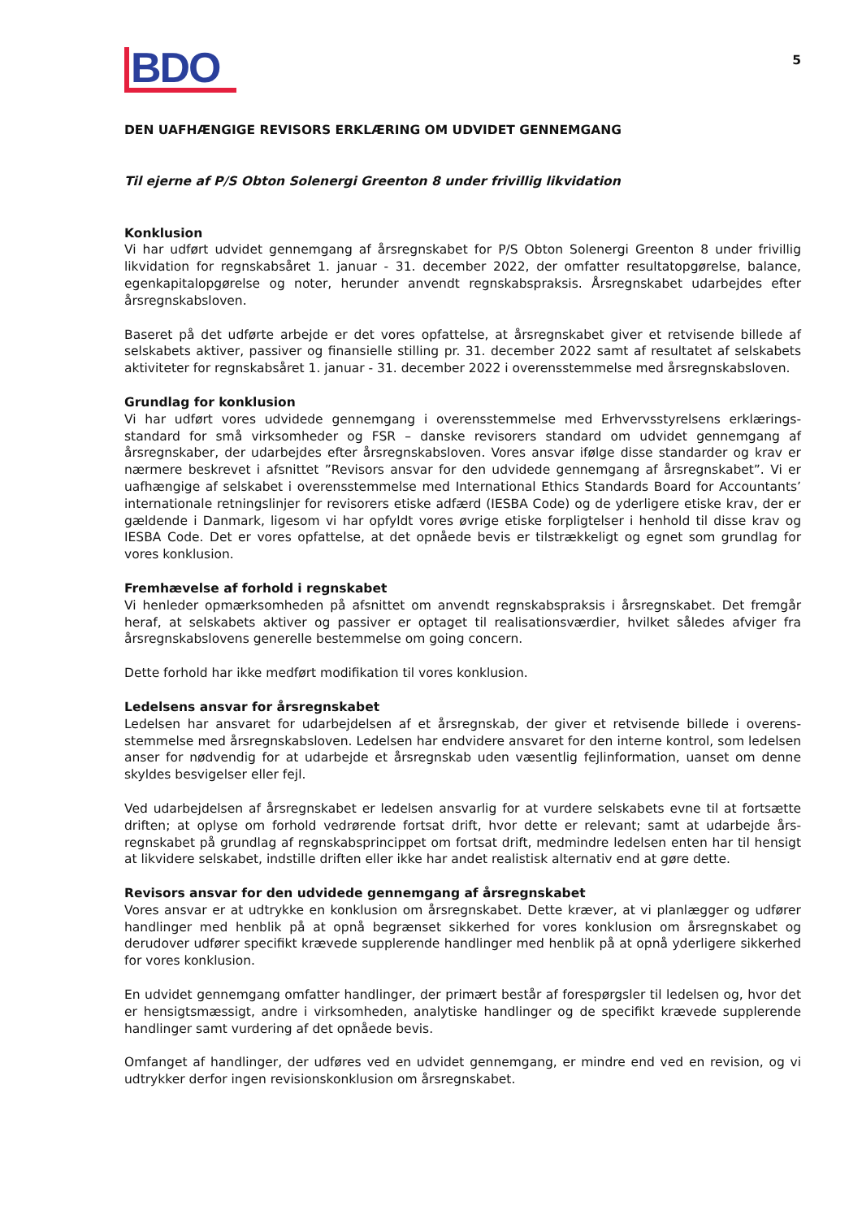BDO
5
DEN UAFHÆNGIGE REVISORS ERKLÆRING OM UDVIDET GENNEMGANG
Til ejerne af P/S Obton Solenergi Greenton 8 under frivillig likvidation
Konklusion
Vi har udført udvidet gennemgang af årsregnskabet for P/S Obton Solenergi Greenton 8 under frivillig likvidation for regnskabsåret 1. januar - 31. december 2022, der omfatter resultatopgørelse, balance, egenkapitalopgørelse og noter, herunder anvendt regnskabspraksis. Årsregnskabet udarbejdes efter årsregnskabsloven.
Baseret på det udførte arbejde er det vores opfattelse, at årsregnskabet giver et retvisende billede af selskabets aktiver, passiver og finansielle stilling pr. 31. december 2022 samt af resultatet af selskabets aktiviteter for regnskabsåret 1. januar - 31. december 2022 i overensstemmelse med årsregnskabsloven.
Grundlag for konklusion
Vi har udført vores udvidede gennemgang i overensstemmelse med Erhvervsstyrelsens erklærings-standard for små virksomheder og FSR – danske revisorers standard om udvidet gennemgang af årsregnskaber, der udarbejdes efter årsregnskabsloven. Vores ansvar ifølge disse standarder og krav er nærmere beskrevet i afsnittet ”Revisors ansvar for den udvidede gennemgang af årsregnskabet”. Vi er uafhængige af selskabet i overensstemmelse med International Ethics Standards Board for Accountants’ internationale retningslinjer for revisorers etiske adfærd (IESBA Code) og de yderligere etiske krav, der er gældende i Danmark, ligesom vi har opfyldt vores øvrige etiske forpligtelser i henhold til disse krav og IESBA Code. Det er vores opfattelse, at det opnåede bevis er tilstrækkeligt og egnet som grundlag for vores konklusion.
Fremhævelse af forhold i regnskabet
Vi henleder opmærksomheden på afsnittet om anvendt regnskabspraksis i årsregnskabet. Det fremgår heraf, at selskabets aktiver og passiver er optaget til realisationsværdier, hvilket således afviger fra årsregnskabslovens generelle bestemmelse om going concern.
Dette forhold har ikke medført modifikation til vores konklusion.
Ledelsens ansvar for årsregnskabet
Ledelsen har ansvaret for udarbejdelsen af et årsregnskab, der giver et retvisende billede i overens-stemmelse med årsregnskabsloven. Ledelsen har endvidere ansvaret for den interne kontrol, som ledelsen anser for nødvendig for at udarbejde et årsregnskab uden væsentlig fejlinformation, uanset om denne skyldes besvigelser eller fejl.
Ved udarbejdelsen af årsregnskabet er ledelsen ansvarlig for at vurdere selskabets evne til at fortsætte driften; at oplyse om forhold vedrørende fortsat drift, hvor dette er relevant; samt at udarbejde års-regnskabet på grundlag af regnskabsprincippet om fortsat drift, medmindre ledelsen enten har til hensigt at likvidere selskabet, indstille driften eller ikke har andet realistisk alternativ end at gøre dette.
Revisors ansvar for den udvidede gennemgang af årsregnskabet
Vores ansvar er at udtrykke en konklusion om årsregnskabet. Dette kræver, at vi planlægger og udfører handlinger med henblik på at opnå begrænset sikkerhed for vores konklusion om årsregnskabet og derudover udfører specifikt krævede supplerende handlinger med henblik på at opnå yderligere sikkerhed for vores konklusion.
En udvidet gennemgang omfatter handlinger, der primært består af forespørgsler til ledelsen og, hvor det er hensigtsmæssigt, andre i virksomheden, analytiske handlinger og de specifikt krævede supplerende handlinger samt vurdering af det opnåede bevis.
Omfanget af handlinger, der udføres ved en udvidet gennemgang, er mindre end ved en revision, og vi udtrykker derfor ingen revisionskonklusion om årsregnskabet.